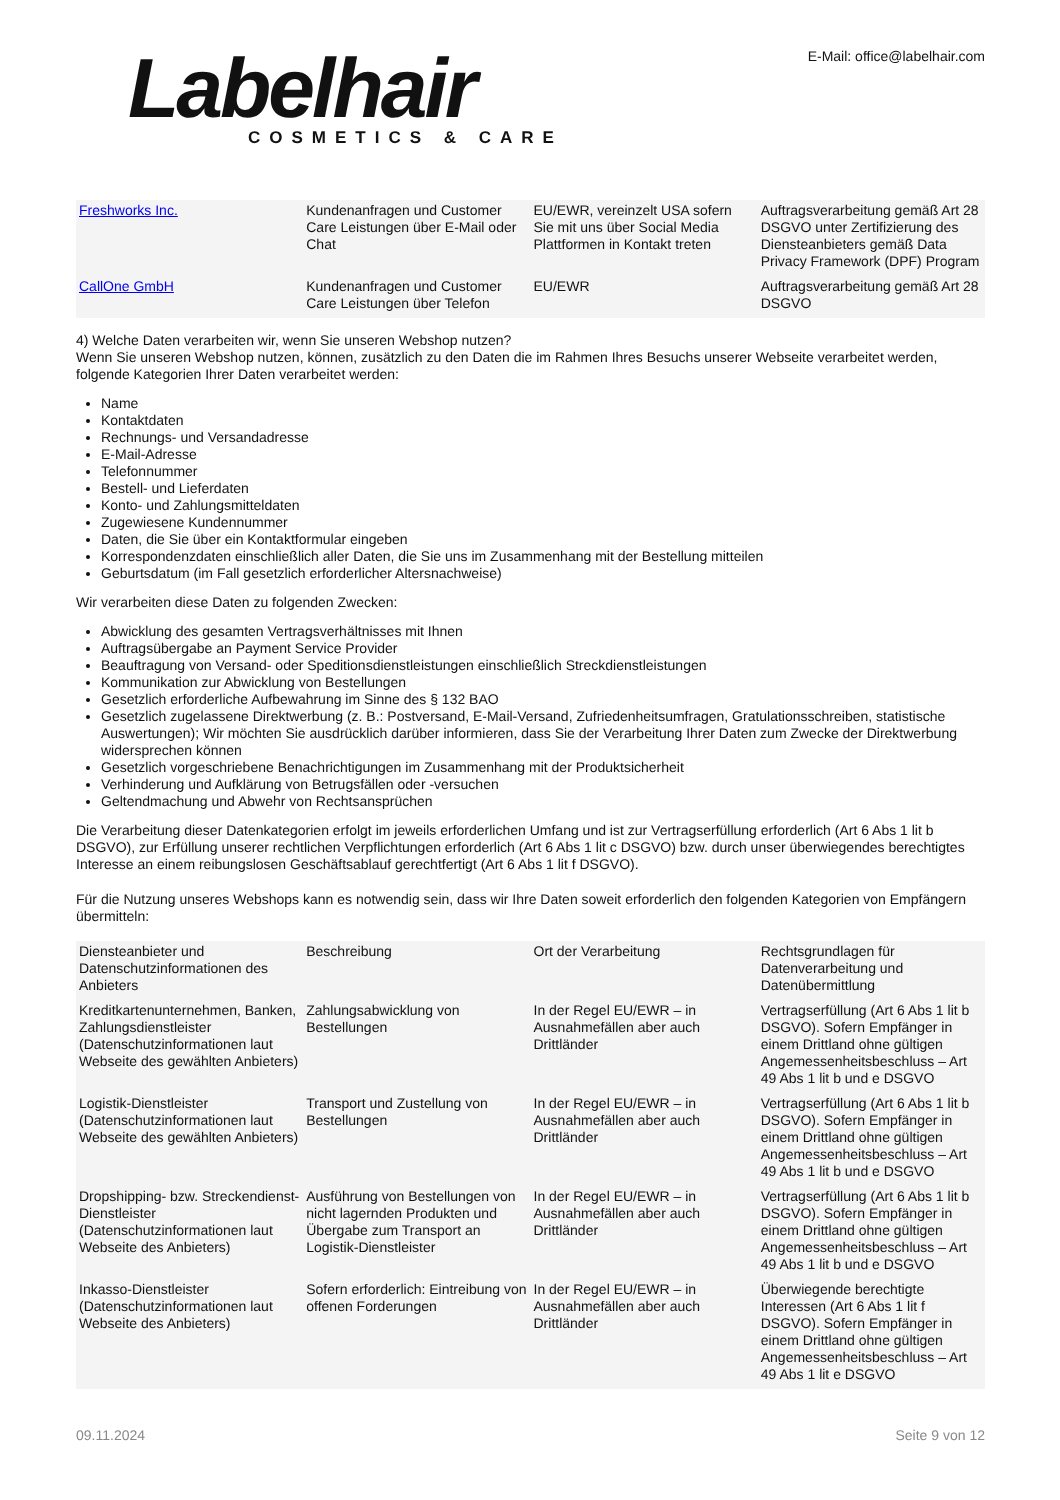Labelhair
COSMETICS & CARE
E-Mail: office@labelhair.com
| Freshworks Inc. | Kundenanfragen und Customer Care Leistungen über E-Mail oder Chat | EU/EWR, vereinzelt USA sofern Sie mit uns über Social Media Plattformen in Kontakt treten | Auftragsverarbeitung gemäß Art 28 DSGVO unter Zertifizierung des Diensteanbieters gemäß Data Privacy Framework (DPF) Program |
| CallOne GmbH | Kundenanfragen und Customer Care Leistungen über Telefon | EU/EWR | Auftragsverarbeitung gemäß Art 28 DSGVO |
4) Welche Daten verarbeiten wir, wenn Sie unseren Webshop nutzen?
Wenn Sie unseren Webshop nutzen, können, zusätzlich zu den Daten die im Rahmen Ihres Besuchs unserer Webseite verarbeitet werden, folgende Kategorien Ihrer Daten verarbeitet werden:
Name
Kontaktdaten
Rechnungs- und Versandadresse
E-Mail-Adresse
Telefonnummer
Bestell- und Lieferdaten
Konto- und Zahlungsmitteldaten
Zugewiesene Kundennummer
Daten, die Sie über ein Kontaktformular eingeben
Korrespondenzdaten einschließlich aller Daten, die Sie uns im Zusammenhang mit der Bestellung mitteilen
Geburtsdatum (im Fall gesetzlich erforderlicher Altersnachweise)
Wir verarbeiten diese Daten zu folgenden Zwecken:
Abwicklung des gesamten Vertragsverhältnisses mit Ihnen
Auftragsübergabe an Payment Service Provider
Beauftragung von Versand- oder Speditionsdienstleistungen einschließlich Streckdienstleistungen
Kommunikation zur Abwicklung von Bestellungen
Gesetzlich erforderliche Aufbewahrung im Sinne des § 132 BAO
Gesetzlich zugelassene Direktwerbung (z. B.: Postversand, E-Mail-Versand, Zufriedenheitsumfragen, Gratulationsschreiben, statistische Auswertungen); Wir möchten Sie ausdrücklich darüber informieren, dass Sie der Verarbeitung Ihrer Daten zum Zwecke der Direktwerbung widersprechen können
Gesetzlich vorgeschriebene Benachrichtigungen im Zusammenhang mit der Produktsicherheit
Verhinderung und Aufklärung von Betrugsfällen oder -versuchen
Geltendmachung und Abwehr von Rechtsansprüchen
Die Verarbeitung dieser Datenkategorien erfolgt im jeweils erforderlichen Umfang und ist zur Vertragserfüllung erforderlich (Art 6 Abs 1 lit b DSGVO), zur Erfüllung unserer rechtlichen Verpflichtungen erforderlich (Art 6 Abs 1 lit c DSGVO) bzw. durch unser überwiegendes berechtigtes Interesse an einem reibungslosen Geschäftsablauf gerechtfertigt (Art 6 Abs 1 lit f DSGVO).
Für die Nutzung unseres Webshops kann es notwendig sein, dass wir Ihre Daten soweit erforderlich den folgenden Kategorien von Empfängern übermitteln:
| Diensteanbieter und Datenschutzinformationen des Anbieters | Beschreibung | Ort der Verarbeitung | Rechtsgrundlagen für Datenverarbeitung und Datenübermittlung |
| --- | --- | --- | --- |
| Kreditkartenunternehmen, Banken, Zahlungsdienstleister (Datenschutzinformationen laut Webseite des gewählten Anbieters) | Zahlungsabwicklung von Bestellungen | In der Regel EU/EWR – in Ausnahmefällen aber auch Drittländer | Vertragserfüllung (Art 6 Abs 1 lit b DSGVO). Sofern Empfänger in einem Drittland ohne gültigen Angemessenheitsbeschluss – Art 49 Abs 1 lit b und e DSGVO |
| Logistik-Dienstleister (Datenschutzinformationen laut Webseite des gewählten Anbieters) | Transport und Zustellung von Bestellungen | In der Regel EU/EWR – in Ausnahmefällen aber auch Drittländer | Vertragserfüllung (Art 6 Abs 1 lit b DSGVO). Sofern Empfänger in einem Drittland ohne gültigen Angemessenheitsbeschluss – Art 49 Abs 1 lit b und e DSGVO |
| Dropshipping- bzw. Streckendienst-Dienstleister (Datenschutzinformationen laut Webseite des Anbieters) | Ausführung von Bestellungen von nicht lagernden Produkten und Übergabe zum Transport an Logistik-Dienstleister | In der Regel EU/EWR – in Ausnahmefällen aber auch Drittländer | Vertragserfüllung (Art 6 Abs 1 lit b DSGVO). Sofern Empfänger in einem Drittland ohne gültigen Angemessenheitsbeschluss – Art 49 Abs 1 lit b und e DSGVO |
| Inkasso-Dienstleister (Datenschutzinformationen laut Webseite des Anbieters) | Sofern erforderlich: Eintreibung von offenen Forderungen | In der Regel EU/EWR – in Ausnahmefällen aber auch Drittländer | Überwiegende berechtigte Interessen (Art 6 Abs 1 lit f DSGVO). Sofern Empfänger in einem Drittland ohne gültigen Angemessenheitsbeschluss – Art 49 Abs 1 lit e DSGVO |
09.11.2024 Seite 9 von 12